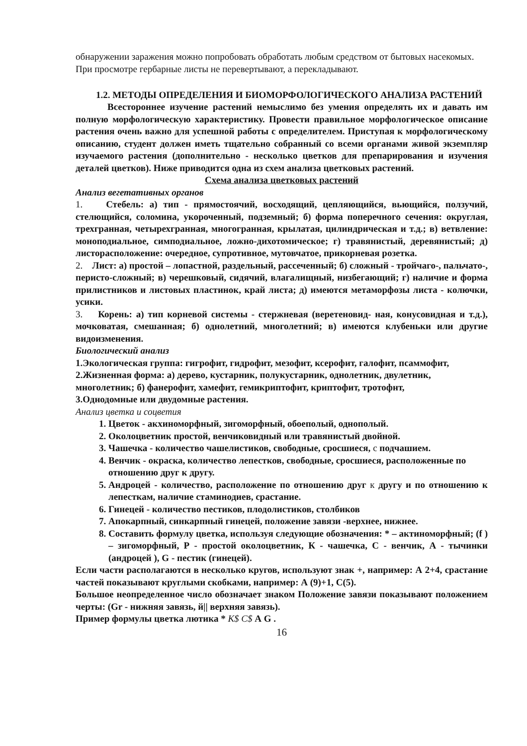обнаружении заражения можно попробовать обработать любым средством от бытовых насекомых.
При просмотре гербарные листы не перевертывают, а перекладывают.
1.2. МЕТОДЫ ОПРЕДЕЛЕНИЯ И БИОМОРФОЛОГИЧЕСКОГО АНАЛИЗА РАСТЕНИЙ
Всестороннее изучение растений немыслимо без умения определять их и давать им полную морфологическую характеристику. Провести правильное морфологическое описание растения очень важно для успешной работы с определителем. Приступая к морфологическому описанию, студент должен иметь тщательно собранный со всеми органами живой экземпляр изучаемого растения (дополнительно - несколько цветков для препарирования и изучения деталей цветков). Ниже приводится одна из схем анализа цветковых растений.
Схема анализа цветковых растений
Анализ вегетативных органов
1. Стебель: а) тип - прямостоячий, восходящий, цепляющийся, вьющийся, ползучий, стелющийся, соломина, укороченный, подземный; б) форма поперечного сечения: округлая, трехгранная, четырехгранная, многогранная, крылатая, цилиндрическая и т.д.; в) ветвление: моноподиальное, симподиальное, ложно-дихотомическое; г) травянистый, деревянистый; д) листорасположение: очередное, супротивное, мутовчатое, прикорневая розетка.
2. Лист: а) простой – лопастной, раздельный, рассеченный; б) сложный - тройчаго-, пальчато-, перисто-сложный; в) черешковый, сидячий, влагалищный, низбегающий; г) наличие и форма прилистников и листовых пластинок, край листа; д) имеются метаморфозы листа - колючки, усики.
3. Корень: а) тип корневой системы - стержневая (веретеновид- ная, конусовидная и т.д.), мочковатая, смешанная; б) однолетний, многолетний; в) имеются клубеньки или другие видоизменения.
Биологический анализ
1.Экологическая группа: гигрофит, гидрофит, мезофит, ксерофит, галофит, псаммофит,
2.Жизненная форма: а) дерево, кустарник, полукустарник, однолетник, двулетник, многолетник; б) фанерофит, хамефит, гемикриптофит, криптофит, тротофнт,
3.Однодомные или двудомные растения.
Анализ цветка и соцветия
1. Цветок - акхиноморфный, зигоморфный, обоеполый, однополый.
2. Околоцветник простой, венчиковидный или травянистый двойной.
3. Чашечка - количество чашелистиков, свободные, сросшиеся, с подчашием.
4. Венчик - окраска, количество лепестков, свободные, сросшиеся, расположенные по отношению друг к другу.
5. Андроцей - количество, расположение по отношению друг к другу и по отношению к лепесткам, наличие стаминодиев, срастание.
6. Гинецей - количество пестиков, плодолистиков, столбиков
7. Апокарпный, синкарпный гинецей, положение завязи -верхнее, нижнее.
8. Составить формулу цветка, используя следующие обозначения: * – актиноморфный; (f ) – зигоморфный, Р - простой околоцветник, К - чашечка, С - венчик, А - тычинки (андроцей ), G - пестик (гинецей).
Если части располагаются в несколько кругов, используют знак +, например: А 2+4, срастание частей показывают круглыми скобками, например: А (9)+1, С(5).
Большое неопределенное число обозначает знаком Положение завязи показывают положением черты: (Gr - нижняя завязь, й|| верхняя завязь).
Пример формулы цветка лютика * К$ С$ А G .
16